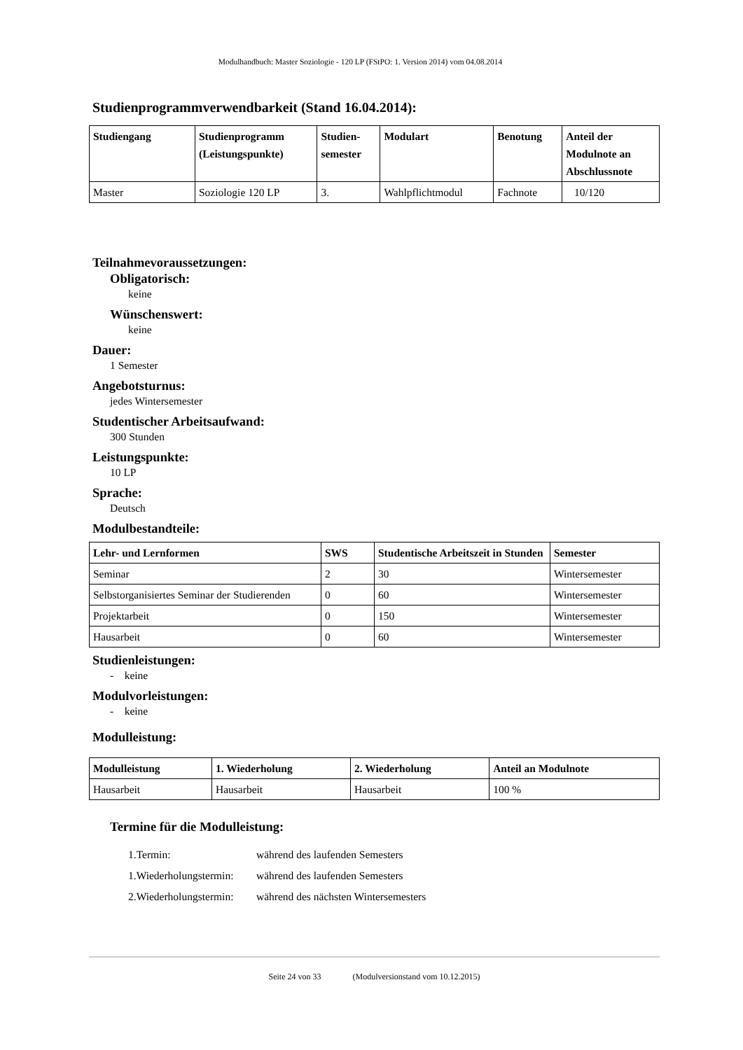Modulhandbuch: Master Soziologie - 120 LP (FStPO: 1. Version 2014) vom 04.08.2014
Studienprogrammverwendbarkeit (Stand 16.04.2014):
| Studiengang | Studienprogramm (Leistungspunkte) | Studien- semester | Modulart | Benotung | Anteil der Modulnote an Abschlussnote |
| --- | --- | --- | --- | --- | --- |
| Master | Soziologie 120 LP | 3. | Wahlpflichtmodul | Fachnote | 10/120 |
Teilnahmevoraussetzungen:
Obligatorisch:
keine
Wünschenswert:
keine
Dauer:
1 Semester
Angebotsturnus:
jedes Wintersemester
Studentischer Arbeitsaufwand:
300 Stunden
Leistungspunkte:
10 LP
Sprache:
Deutsch
Modulbestandteile:
| Lehr- und Lernformen | SWS | Studentische Arbeitszeit in Stunden | Semester |
| --- | --- | --- | --- |
| Seminar | 2 | 30 | Wintersemester |
| Selbstorganisiertes Seminar der Studierenden | 0 | 60 | Wintersemester |
| Projektarbeit | 0 | 150 | Wintersemester |
| Hausarbeit | 0 | 60 | Wintersemester |
Studienleistungen:
- keine
Modulvorleistungen:
- keine
Modulleistung:
| Modulleistung | 1. Wiederholung | 2. Wiederholung | Anteil an Modulnote |
| --- | --- | --- | --- |
| Hausarbeit | Hausarbeit | Hausarbeit | 100 % |
Termine für die Modulleistung:
| 1.Termin: | während des laufenden Semesters |
| 1.Wiederholungstermin: | während des laufenden Semesters |
| 2.Wiederholungstermin: | während des nächsten Wintersemesters |
Seite 24 von 33 (Modulversionstand vom 10.12.2015)